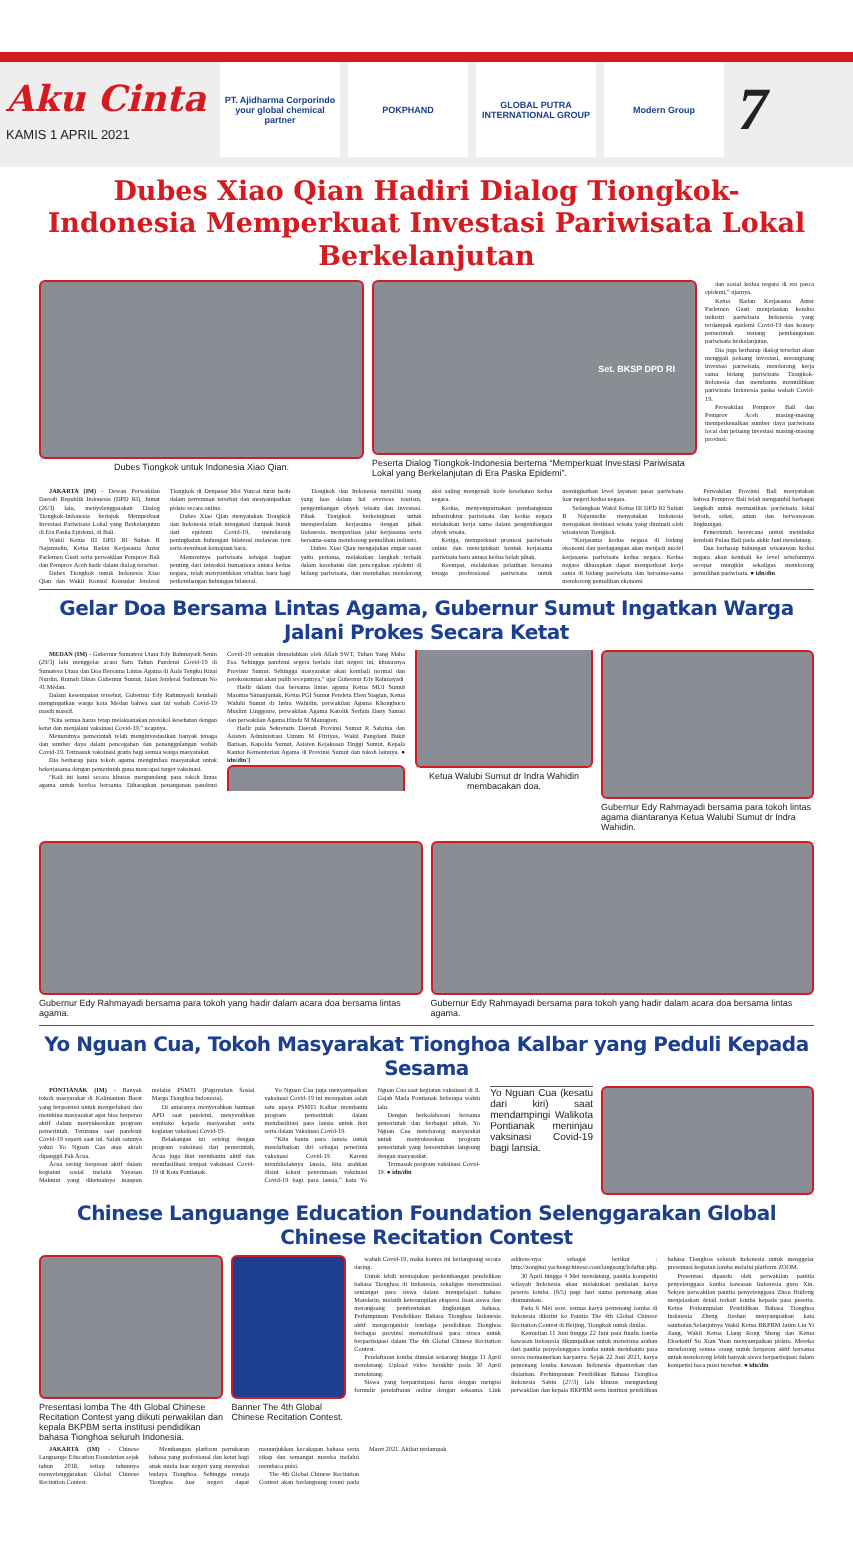Aku Cinta
KAMIS 1 APRIL 2021
PT. Ajidharma Corporindo
your global chemical partner
POKPHAND
GLOBAL PUTRA INTERNATIONAL GROUP
Modern Group
7
Dubes Xiao Qian Hadiri Dialog Tiongkok-Indonesia Memperkuat Investasi Pariwisata Lokal Berkelanjutan
Dubes Tiongkok untuk Indonesia Xiao Qian.
Set. BKSP DPD RI
Peserta Dialog Tiongkok-Indonesia bertema “Memperkuat Investasi Pariwisata Lokal yang Berkelanjutan di Era Paska Epidemi”.
dan sosial kedua negara di era pasca epidemi,” ujarnya.
Ketua Badan Kerjasama Antar Parlemen Gusti menjelaskan kondisi industri pariwisata Indonesia yang terdampak epidemi Covid-19 dan konsep pemerintah tentang pembangunan pariwisata berkelanjutan.
Dia juga berharap dialog tersebut akan menggali peluang investasi, merangsang investasi pariwisata, mendorong kerja sama bidang pariwisata Tiongkok-Indonesia dan membantu memulihkan pariwisata Indonesia paska wabah Covid-19.
Perwakilan Pemprov Bali dan Pemprov Aceh masing-masing memperkenalkan sumber daya pariwisata local dan peluang investasi masing-masing provinsi.
JAKARTA (IM) - Dewan Perwakilan Daerah Republik Indonesia (DPD RI), Jumat (26/3) lalu, menyelenggarakan Dialog Tiongkok-Indonesia bertajuk Memperkuat Investasi Pariwisata Lokal yang Berkelanjutan di Era Paska Epidemi, di Bali.
Wakil Ketua III DPD RI Sultan B Najamudin, Ketua Badan Kerjasama Antar Parlemen Gusti serta perwakilan Pemprov Bali dan Pemprov Aceh hadir dalam dialog tersebut.
Dubes Tiongkok untuk Indonesia Xiao Qian dan Wakil Konsul Konsulat Jenderal Tiongkok di Denpasar Mei Yuncai turut hadir dalam pertemuan tersebut dan menyampaikan pidato secara online.
Dubes Xiao Qian menyatakan Tiongkok dan Indonesia telah mengatasi dampak buruk dari epidemi Covid-19, mendorong peningkatan hubungan bilateral melawan tren serta membuat kemajuan baru.
Menurutnya pariwisata sebagai bagian penting dari interaksi humaniora antara kedua negara, telah menyuntikkan vitalitas baru bagi perkembangan hubungan bilateral.
Tiongkok dan Indonesia memiliki ruang yang luas dalam hal overseas tourism, pengembangan obyek wisata dan investasi. Pihak Tiongkok berkeinginan untuk memperdalam kerjasama dengan pihak Indonesia, memperluas jalur kerjasama serta bersama-sama mendorong pemulihan industri.
Dubes Xiao Qian mengajukan empat saran yaitu pertama, melakukan langkah terbaik dalam kesehatan dan pencegahan epidemi di bidang pariwisata, dan membahas mendorong aksi saling mengenali kode kesehatan kedua negara.
Kedua, menyempurnakan pembangunan infrastruktur pariwisata dan kedua negara melakukan kerja sama dalam pengembangan obyek wisata.
Ketiga, memperkuat promosi pariwisata online dan menciptakan bentuk kerjasama pariwisata baru antara kedua belah pihak.
Keempat, melakukan pelatihan bersama tenaga professional pariwisata untuk meningkatkan level layanan pasar pariwisata luar negeri kedua negara.
Sedangkan Wakil Ketua III DPD RI Sultan B Najamudin menyatakan Indonesia merupakan destinasi wisata yang diminati oleh wisatawan Tiongkok.
“Kerjasama kedua negara di bidang ekonomi dan perdagangan akan menjadi model kerjasama pariwisata kedua negara. Kedua negara diharapkan dapat memperkuat kerja sama di bidang pariwisata dan bersama-sama mendorong pemulihan ekonomi
Perwakilan Provinsi Bali menyatakan bahwa Pemprov Bali telah mengambil berbagai langkah untuk memastikan pariwisata lokal bersih, sehat, aman dan berwawasan lingkungan.
Pemerintah berencana untuk membuka kembali Pulau Bali pada akhir Juni mendatang.
Dan berharap hubungan wisatawan kedua negara akan kembali ke level sebelumnya secepat mungkin sekaligus mendorong pemulihan pariwisata. ● idn/din
Gelar Doa Bersama Lintas Agama, Gubernur Sumut Ingatkan Warga Jalani Prokes Secara Ketat
MEDAN (IM) - Gubernur Sumatera Utara Edy Rahmayadi Senin (29/3) lalu menggelar acara Satu Tahun Pandemi Covid-19 di Sumatera Utara dan Doa Bersama Lintas Agama di Aula Tengku Rizal Nurdin, Rumah Dinas Gubernur Sumut, Jalan Jenderal Sudirman No 41 Medan.
Dalam kesempatan tersebut, Gubernur Edy Rahmayadi kembali mengingatkan warga kota Medan bahwa saat ini wabah Covid-19 masih massif.
“Kita semua harus tetap melaksanakan protokol kesehatan dengan ketat dan menjalani vaksinasi Covid-19,” ucapnya.
Menurutnya pemerintah telah menginvestasikan banyak tenaga dan sumber daya dalam pencegahan dan penanggulangan wabah Covid-19. Termasuk vaksinasi gratis bagi semua warga masyarakat.
Dia berharap para tokoh agama mengimbau masyarakat untuk bekerjasama dengan pemerintah guna mencapai target vaksinasi.
“Kali ini kami secara khusus mengundang para tokoh lintas agama untuk berdoa bersama. Diharapkan penanganan pandemi Covid-19 semakin dimudahkan oleh Allah SWT, Tuhan Yang Maha Esa. Sehingga pandemi segera berlalu dari negeri ini, khususnya Provinsi Sumut. Sehingga masyarakat akan kembali normal dan perekonomian akan pulih secepatnya,” ujar Gubernur Edy Rahmayadi
Hadir dalam doa bersama lintas agama Ketua MUI Sumut Maratua Simanjuntak, Ketua PGI Sumut Pendeta Eben Siagian, Ketua Walubi Sumut dr Indra Wahidin, perwakilan Agama Khonghucu Muslim Linggouw, perwakilan Agama Katolik Serfain Dany Sanusi dan perwakilan Agama Hindu M Manugren.
Hadir pula Sekretaris Daerah Provinsi Sumut R Sabrina dan Asisten Administrasi Umum M Fitriyus, Wakil Pangdam Bukit Barisan, Kapolda Sumut, Asisten Kejaksaan Tinggi Sumut, Kepala Kantor Kementerian Agama di Provinsi Sumut dan tokoh lainnya. ● idn/din']
Ketua Walubi Sumut dr Indra Wahidin membacakan doa.
Gubernur Edy Rahmayadi bersama para tokoh lintas agama diantaranya Ketua Walubi Sumut dr Indra Wahidin.
Gubernur Edy Rahmayadi bersama para tokoh yang hadir dalam acara doa bersama lintas agama.
Gubernur Edy Rahmayadi bersama para tokoh yang hadir dalam acara doa bersama lintas agama.
Yo Nguan Cua, Tokoh Masyarakat Tionghoa Kalbar yang Peduli Kepada Sesama
PONTIANAK (IM) - Banyak tokoh masyarakat di Kalimantan Barat yang berpotensi untuk mengedukasi dan membina masyarakat agar bisa berperan aktif dalam menyukseskan program pemerintah. Terutama saat pandemi Covid-19 seperti saat ini. Salah satunya yakni Yo Nguan Cua atau akrab dipanggil Pak Acua.
Acua sering berperan aktif dalam kegiatan sosial melalui Yayasan Makmur yang diketuainya maupun melalui PSMTI (Paguyuban Sosial Marga Tionghoa Indonesia).
Di antaranya menyerahkan bantuan APD saat pandemi, menyerahkan sembako kepada masyarakat serta kegiatan vaksinasi Covid-19.
Belakangan ini seiring dengan program vaksinasi dari pemerintah, Acua juga ikut membantu aktif dan memfasilitasi tempat vaksinasi Covid-19 di Kota Pontianak.
Yo Nguan Cua juga menyampaikan vaksinasi Covid-19 ini merupakan salah satu upaya PSMTI Kalbar membantu program pemerintah dalam memfasilitasi para lansia untuk ikut serta dalam Vaksinasi Covid-19.
“Kita bantu para lansia untuk mendaftarkan diri sebagai penerima vaksinasi Covid-19. Karena membludaknya lansia, kita arahkan disini lokasi penerimaan vaksinasi Covid-19 bagi para lansia,” kata Yo Nguan Cua saat kegiatan vaksinasi di Jl. Gajah Mada Pontianak beberapa waktu lalu.
Dengan berkolaborasi bersama pemerintah dan berbagai pihak, Yo Nguan Cua mendorong masyarakat untuk menyukseskan program pemerintah yang bersentuhan langsung dengan masyarakat.
Termasuk program vaksinasi Covid-19. ● idn/din
Yo Nguan Cua (kesatu dari kiri) saat mendampingi Walikota Pontianak meninjau vaksinasi Covid-19 bagi lansia.
Chinese Languange Education Foundation Selenggarakan Global Chinese Recitation Contest
Presentasi lomba The 4th Global Chinese Recitation Contest yang diikuti perwakilan dan kepala BKPBM serta institusi pendidikan bahasa Tionghoa seluruh Indonesia.
Banner The 4th Global Chinese Recitation Contest.
wabah Covid-19, maka kontes ini berlangsung secara daring.
Untuk lebih memajukan perkembangan pendidikan bahasa Tionghoa di Indonesia, sekaligus menstimulasi semangat para siswa dalam mempelajari bahasa Mandarin, melatih keterampilan ekspresi lisan siswa dan merangsang pembentukan lingkungan bahasa, Perhimpunan Pendidikan Bahasa Tionghoa Indonesia aktif mengorganisir lembaga pendidikan Tionghoa berbagai provinsi memobilisasi para siswa untuk berpartisipasi dalam The 4th Global Chinese Recitation Contest.
Pendaftaran lomba dimulai sekarang hingga 11 April mendatang. Upload video berakhir pada 30 April mendatang.
Siswa yang berpartisipasi harus dengan mengisi formulir pendaftaran online dengan seksama. Link address-nya sebagai berikut : http://zonghui.yachengchinese.com/langsong/lsdaftar.php.
30 April hingga 4 Mei mendatang, panitia kompetisi wilayah Indonesia akan melakukan penilaian karya peserta lomba. (6/5) pagi hari nama pemenang akan diumumkan.
Pada 6 Mei sore, semua karya pemenang lomba di Indonesia dikirim ke Panitia The 4th Global Chinese Recitation Contest di Beijing, Tiongkok untuk dinilai.
Kemudian 11 Juni hingga 22 Juni para finalis lomba kawasan Indonesia dikumpulkan untuk menerima arahan dari panitia penyelenggara lomba untuk membantu para siswa memamerkan karyanya. Sejak 22 Juni 2021, karya pemenang lomba kawasan Indonesia dipamerkan dan disiarkan. Perhimpunan Pendidikan Bahasa Tionghoa Indonesia Sabtu (27/3) lalu khusus mengundang perwakilan dan kepala BKPBM serta institusi pendidikan bahasa Tionghoa seluruh Indonesia untuk menggelar presentasi kegiatan lomba melalui platform ZOOM.
Presentasi dipandu oleh perwakilan panitia penyelenggara lomba kawasan Indonesia guru Xin. Sekjen perwakilan panitia penyelenggara Zhou Huifeng menjelaskan detail terkait lomba kepada para peserta. Ketua Perkumpulan Pendidikan Bahasa Tionghoa Indonesia Zheng Jieshan menyampaikan kata sambutan.Selanjutnya Wakil Ketua BKPBM Jatim Liu Yi Jiang, Wakil Ketua Liang Rong Sheng dan Ketua Eksekutif Su Xian Yuan menyampaikan pidato. Mereka mendorong semua orang untuk berperan aktif bersama untuk mendorong lebih banyak siswa berpartisipasi dalam kompetisi baca puisi tersebut. ● idn/din
JAKARTA (IM) - Chinese Languange Education Foundation sejak tahun 2018, setiap tahunnya menyelenggarakan Global Chinese Recitation Contest.
Membangun platform pertukaran bahasa yang profesional dan ketat bagi anak muda luar negeri yang menyukai budaya Tionghoa. Sehingga remaja Tionghoa luar negeri dapat menunjukkan kecakapan bahasa serta sikap dan semangat mereka melalui membaca puisi.
The 4th Global Chinese Recitation Contest akan berlangsung resmi pada Maret 2021. Akibat terdampak